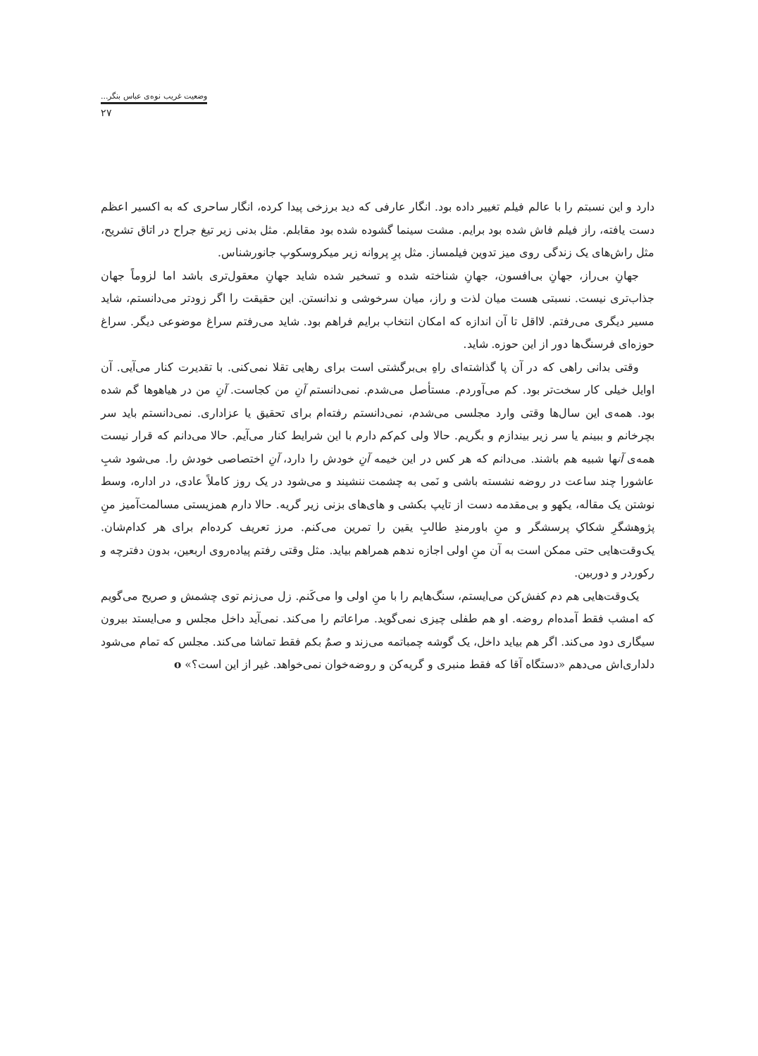وضعیت غریب نوه‌ی عباس بنگر...
۲۷
دارد و این نسبتم را با عالم فیلم تغییر داده بود. انگار عارفی که دید برزخی پیدا کرده، انگار ساحری که به اکسیر اعظم دست یافته، راز فیلم فاش شده بود برایم. مشت سینما گشوده شده بود مقابلم. مثل بدنی زیر تیغ جراح در اتاق تشریح، مثل راش‌های یک زندگی روی میز تدوین فیلمساز. مثل پرِ پروانه زیر میکروسکوپ جانورشناس.
جهانِ بی‌راز، جهانِ بی‌افسون، جهانِ شناخته شده و تسخیر شده شاید جهانِ معقول‌تری باشد اما لزوماً جهان جذاب‌تری نیست. نسبتی هست میان لذت و راز، میان سرخوشی و ندانستن. این حقیقت را اگر زودتر می‌دانستم، شاید مسیر دیگری می‌رفتم. لااقل تا آن اندازه که امکان انتخاب برایم فراهم بود. شاید می‌رفتم سراغ موضوعی دیگر. سراغ حوزه‌ای فرسنگ‌ها دور از این حوزه. شاید.
وقتی بدانی راهی که در آن پا گذاشته‌ای راهِ بی‌برگشتی است برای رهایی تقلا نمی‌کنی. با تقدیرت کنار می‌آیی. آن اوایل خیلی کار سخت‌تر بود. کم می‌آوردم. مستأصل می‌شدم. نمی‌دانستم آنِ من کجاست. آنِ من در هیاهوها گم شده بود. همه‌ی این سال‌ها وقتی وارد مجلسی می‌شدم، نمی‌دانستم رفته‌ام برای تحقیق یا عزاداری. نمی‌دانستم باید سر بچرخانم و ببینم یا سر زیر بیندازم و بگریم. حالا ولی کم‌کم دارم با این شرایط کنار می‌آیم. حالا می‌دانم که قرار نیست همه‌ی آنها شبیه هم باشند. می‌دانم که هر کس در این خیمه آنِ خودش را دارد، آنِ اختصاصی خودش را. می‌شود شبِ عاشورا چند ساعت در روضه نشسته باشی و نَمی به چشمت ننشیند و می‌شود در یک روز کاملاً عادی، در اداره، وسط نوشتن یک مقاله، یکهو و بی‌مقدمه دست از تایپ بکشی و های‌های بزنی زیر گریه. حالا دارم همزیستی مسالمت‌آمیز منِ پژوهشگرِ شکاکِ پرسشگر و منِ باورمندِ طالبِ یقین را تمرین می‌کنم. مرز تعریف کرده‌ام برای هر کدام‌شان. یک‌وقت‌هایی حتی ممکن است به آن منِ اولی اجازه ندهم همراهم بیاید. مثل وقتی رفتم پیاده‌روی اربعین، بدون دفترچه و رکوردر و دوربین.
یک‌وقت‌هایی هم دم کفش‌کن می‌ایستم، سنگ‌هایم را با منِ اولی وا می‌کَنم. زل می‌زنم توی چشمش و صریح می‌گویم که امشب فقط آمده‌ام روضه. او هم طفلی چیزی نمی‌گوید. مراعاتم را می‌کند. نمی‌آید داخل مجلس و می‌ایستد بیرون سیگاری دود می‌کند. اگر هم بیاید داخل، یک گوشه چمباتمه می‌زند و صمٌ بکم فقط تماشا می‌کند. مجلس که تمام می‌شود دلداری‌اش می‌دهم «دستگاه آقا که فقط منبری و گریه‌کن و روضه‌خوان نمی‌خواهد. غیر از این است؟» o